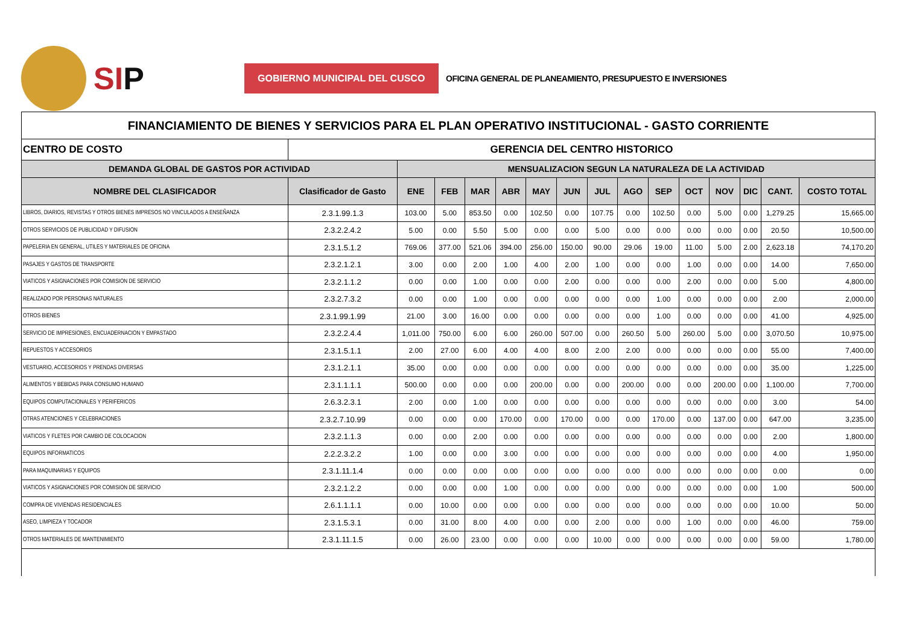SIP
GOBIERNO MUNICIPAL DEL CUSCO
OFICINA GENERAL DE PLANEAMIENTO, PRESUPUESTO E INVERSIONES
| FINANCIAMIENTO DE BIENES Y SERVICIOS PARA EL PLAN OPERATIVO INSTITUCIONAL - GASTO CORRIENTE | | | | | | | | | | | | | | | |
| CENTRO DE COSTO | GERENCIA DEL CENTRO HISTORICO | | | | | | | | | | | | | | |
| DEMANDA GLOBAL DE GASTOS POR ACTIVIDAD | | MENSUALIZACION SEGUN LA NATURALEZA DE LA ACTIVIDAD | | | | | | | | | | | | | |
| NOMBRE DEL CLASIFICADOR | Clasificador de Gasto | ENE | FEB | MAR | ABR | MAY | JUN | JUL | AGO | SEP | OCT | NOV | DIC | CANT. | COSTO TOTAL |
| LIBROS, DIARIOS, REVISTAS Y OTROS BIENES IMPRESOS NO VINCULADOS A ENSEÑANZA | 2.3.1.99.1.3 | 103.00 | 5.00 | 853.50 | 0.00 | 102.50 | 0.00 | 107.75 | 0.00 | 102.50 | 0.00 | 5.00 | 0.00 | 1,279.25 | 15,665.00 |
| OTROS SERVICIOS DE PUBLICIDAD Y DIFUSION | 2.3.2.2.4.2 | 5.00 | 0.00 | 5.50 | 5.00 | 0.00 | 0.00 | 5.00 | 0.00 | 0.00 | 0.00 | 0.00 | 0.00 | 20.50 | 10,500.00 |
| PAPELERIA EN GENERAL, UTILES Y MATERIALES DE OFICINA | 2.3.1.5.1.2 | 769.06 | 377.00 | 521.06 | 394.00 | 256.00 | 150.00 | 90.00 | 29.06 | 19.00 | 11.00 | 5.00 | 2.00 | 2,623.18 | 74,170.20 |
| PASAJES Y GASTOS DE TRANSPORTE | 2.3.2.1.2.1 | 3.00 | 0.00 | 2.00 | 1.00 | 4.00 | 2.00 | 1.00 | 0.00 | 0.00 | 1.00 | 0.00 | 0.00 | 14.00 | 7,650.00 |
| VIATICOS Y ASIGNACIONES POR COMISION DE SERVICIO | 2.3.2.1.1.2 | 0.00 | 0.00 | 1.00 | 0.00 | 0.00 | 2.00 | 0.00 | 0.00 | 0.00 | 2.00 | 0.00 | 0.00 | 5.00 | 4,800.00 |
| REALIZADO POR PERSONAS NATURALES | 2.3.2.7.3.2 | 0.00 | 0.00 | 1.00 | 0.00 | 0.00 | 0.00 | 0.00 | 0.00 | 1.00 | 0.00 | 0.00 | 0.00 | 2.00 | 2,000.00 |
| OTROS BIENES | 2.3.1.99.1.99 | 21.00 | 3.00 | 16.00 | 0.00 | 0.00 | 0.00 | 0.00 | 0.00 | 1.00 | 0.00 | 0.00 | 0.00 | 41.00 | 4,925.00 |
| SERVICIO DE IMPRESIONES, ENCUADERNACION Y EMPASTADO | 2.3.2.2.4.4 | 1,011.00 | 750.00 | 6.00 | 6.00 | 260.00 | 507.00 | 0.00 | 260.50 | 5.00 | 260.00 | 5.00 | 0.00 | 3,070.50 | 10,975.00 |
| REPUESTOS Y ACCESORIOS | 2.3.1.5.1.1 | 2.00 | 27.00 | 6.00 | 4.00 | 4.00 | 8.00 | 2.00 | 2.00 | 0.00 | 0.00 | 0.00 | 0.00 | 55.00 | 7,400.00 |
| VESTUARIO, ACCESORIOS Y PRENDAS DIVERSAS | 2.3.1.2.1.1 | 35.00 | 0.00 | 0.00 | 0.00 | 0.00 | 0.00 | 0.00 | 0.00 | 0.00 | 0.00 | 0.00 | 0.00 | 35.00 | 1,225.00 |
| ALIMENTOS Y BEBIDAS PARA CONSUMO HUMANO | 2.3.1.1.1.1 | 500.00 | 0.00 | 0.00 | 0.00 | 200.00 | 0.00 | 0.00 | 200.00 | 0.00 | 0.00 | 200.00 | 0.00 | 1,100.00 | 7,700.00 |
| EQUIPOS COMPUTACIONALES Y PERIFERICOS | 2.6.3.2.3.1 | 2.00 | 0.00 | 1.00 | 0.00 | 0.00 | 0.00 | 0.00 | 0.00 | 0.00 | 0.00 | 0.00 | 0.00 | 3.00 | 54.00 |
| OTRAS ATENCIONES Y CELEBRACIONES | 2.3.2.7.10.99 | 0.00 | 0.00 | 0.00 | 170.00 | 0.00 | 170.00 | 0.00 | 0.00 | 170.00 | 0.00 | 137.00 | 0.00 | 647.00 | 3,235.00 |
| VIATICOS Y FLETES POR CAMBIO DE COLOCACION | 2.3.2.1.1.3 | 0.00 | 0.00 | 2.00 | 0.00 | 0.00 | 0.00 | 0.00 | 0.00 | 0.00 | 0.00 | 0.00 | 0.00 | 2.00 | 1,800.00 |
| EQUIPOS INFORMATICOS | 2.2.2.3.2.2 | 1.00 | 0.00 | 0.00 | 3.00 | 0.00 | 0.00 | 0.00 | 0.00 | 0.00 | 0.00 | 0.00 | 0.00 | 4.00 | 1,950.00 |
| PARA MAQUINARIAS Y EQUIPOS | 2.3.1.11.1.4 | 0.00 | 0.00 | 0.00 | 0.00 | 0.00 | 0.00 | 0.00 | 0.00 | 0.00 | 0.00 | 0.00 | 0.00 | 0.00 | 0.00 |
| VIATICOS Y ASIGNACIONES POR COMISION DE SERVICIO | 2.3.2.1.2.2 | 0.00 | 0.00 | 0.00 | 1.00 | 0.00 | 0.00 | 0.00 | 0.00 | 0.00 | 0.00 | 0.00 | 0.00 | 1.00 | 500.00 |
| COMPRA DE VIVIENDAS RESIDENCIALES | 2.6.1.1.1.1 | 0.00 | 10.00 | 0.00 | 0.00 | 0.00 | 0.00 | 0.00 | 0.00 | 0.00 | 0.00 | 0.00 | 0.00 | 10.00 | 50.00 |
| ASEO, LIMPIEZA Y TOCADOR | 2.3.1.5.3.1 | 0.00 | 31.00 | 8.00 | 4.00 | 0.00 | 0.00 | 2.00 | 0.00 | 0.00 | 1.00 | 0.00 | 0.00 | 46.00 | 759.00 |
| OTROS MATERIALES DE MANTENIMIENTO | 2.3.1.11.1.5 | 0.00 | 26.00 | 23.00 | 0.00 | 0.00 | 0.00 | 10.00 | 0.00 | 0.00 | 0.00 | 0.00 | 0.00 | 59.00 | 1,780.00 |